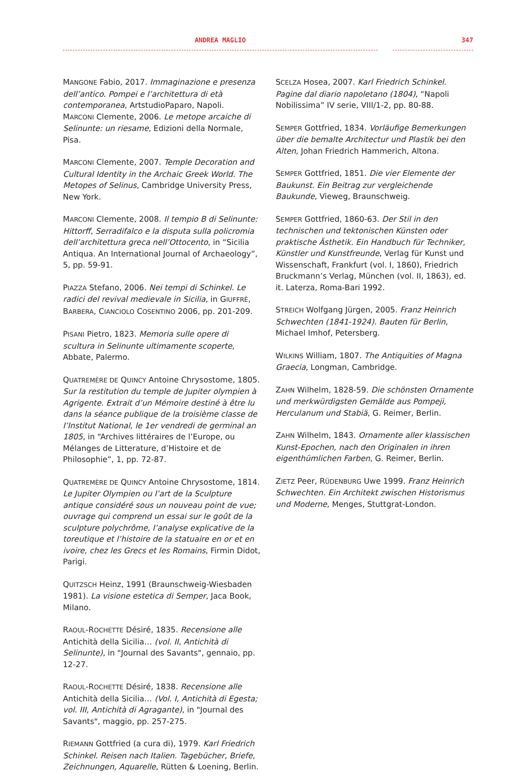ANDREA MAGLIO 347
MANGONE Fabio, 2017. Immaginazione e presenza dell’antico. Pompei e l’architettura di età contemporanea, ArtstudioPaparo, Napoli.
MARCONI Clemente, 2006. Le metope arcaiche di Selinunte: un riesame, Edizioni della Normale, Pisa.
MARCONI Clemente, 2007. Temple Decoration and Cultural Identity in the Archaic Greek World. The Metopes of Selinus, Cambridge University Press, New York.
MARCONI Clemente, 2008. Il tempio B di Selinunte: Hittorff, Serradifalco e la disputa sulla policromia dell’architettura greca nell’Ottocento, in “Sicilia Antiqua. An International Journal of Archaeology”, 5, pp. 59-91.
PIAZZA Stefano, 2006. Nei tempi di Schinkel. Le radici del revival medievale in Sicilia, in GIUFFRÈ, BARBERA, CIANCIOLO COSENTINO 2006, pp. 201-209.
PISANI Pietro, 1823. Memoria sulle opere di scultura in Selinunte ultimamente scoperte, Abbate, Palermo.
QUATREMÈRE DE QUINCY Antoine Chrysostome, 1805. Sur la restitution du temple de Jupiter olympien à Agrigente. Extrait d’un Mémoire destiné à être lu dans la séance publique de la troisième classe de l’Institut National, le 1er vendredi de germinal an 1805, in “Archives littéraires de l’Europe, ou Mélanges de Litterature, d’Histoire et de Philosophie”, 1, pp. 72-87.
QUATREMÈRE DE QUINCY Antoine Chrysostome, 1814. Le Jupiter Olympien ou l’art de la Sculpture antique considéré sous un nouveau point de vue; ouvrage qui comprend un essai sur le goût de la sculpture polychrôme, l’analyse explicative de la toreutique et l’histoire de la statuaire en or et en ivoire, chez les Grecs et les Romains, Firmin Didot, Parigi.
QUITZSCH Heinz, 1991 (Braunschweig-Wiesbaden 1981). La visione estetica di Semper, Jaca Book, Milano.
RAOUL-ROCHETTE Désiré, 1835. Recensione alle Antichità della Sicilia… (vol. II, Antichità di Selinunte), in "Journal des Savants", gennaio, pp. 12-27.
RAOUL-ROCHETTE Désiré, 1838. Recensione alle Antichità della Sicilia… (Vol. I, Antichità di Egesta; vol. III, Antichità di Agragante), in "Journal des Savants", maggio, pp. 257-275.
RIEMANN Gottfried (a cura di), 1979. Karl Friedrich Schinkel. Reisen nach Italien. Tagebücher, Briefe, Zeichnungen, Aquarelle, Rütten & Loening, Berlin.
SCELZA Hosea, 2007. Karl Friedrich Schinkel. Pagine dal diario napoletano (1804), “Napoli Nobilissima” IV serie, VIII/1-2, pp. 80-88.
SEMPER Gottfried, 1834. Vorläufige Bemerkungen über die bemalte Architectur und Plastik bei den Alten, Johan Friedrich Hammerich, Altona.
SEMPER Gottfried, 1851. Die vier Elemente der Baukunst. Ein Beitrag zur vergleichende Baukunde, Vieweg, Braunschweig.
SEMPER Gottfried, 1860-63. Der Stil in den technischen und tektonischen Künsten oder praktische Ästhetik. Ein Handbuch für Techniker, Künstler und Kunstfreunde, Verlag für Kunst und Wissenschaft, Frankfurt (vol. I, 1860), Friedrich Bruckmann’s Verlag, München (vol. II, 1863), ed. it. Laterza, Roma-Bari 1992.
STREICH Wolfgang Jürgen, 2005. Franz Heinrich Schwechten (1841-1924). Bauten für Berlin, Michael Imhof, Petersberg.
WILKINS William, 1807. The Antiquities of Magna Graecia, Longman, Cambridge.
ZAHN Wilhelm, 1828-59. Die schönsten Ornamente und merkwürdigsten Gemälde aus Pompeji, Herculanum und Stabiä, G. Reimer, Berlin.
ZAHN Wilhelm, 1843. Ornamente aller klassischen Kunst-Epochen, nach den Originalen in ihren eigenthümlichen Farben, G. Reimer, Berlin.
ZIETZ Peer, RÜDENBURG Uwe 1999. Franz Heinrich Schwechten. Ein Architekt zwischen Historismus und Moderne, Menges, Stuttgrat-London.